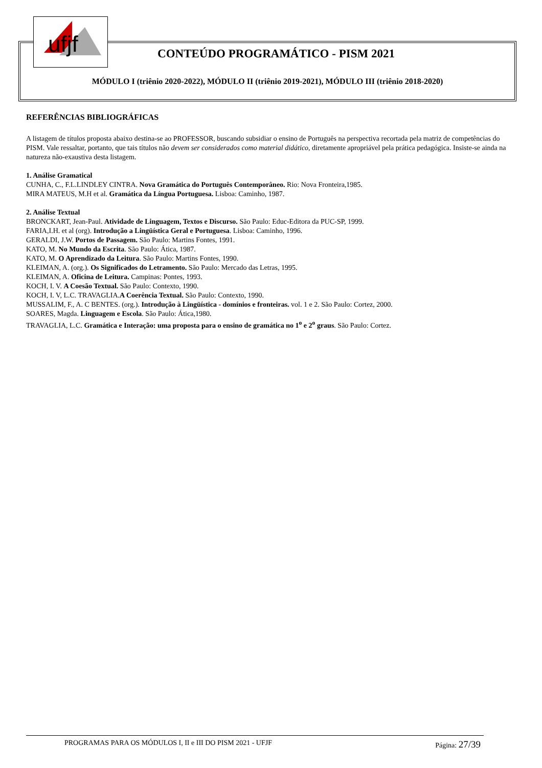ufjf
CONTEÚDO PROGRAMÁTICO - PISM 2021
MÓDULO I (triênio 2020-2022), MÓDULO II (triênio 2019-2021), MÓDULO III (triênio 2018-2020)
REFERÊNCIAS BIBLIOGRÁFICAS
A listagem de títulos proposta abaixo destina-se ao PROFESSOR, buscando subsidiar o ensino de Português na perspectiva recortada pela matriz de competências do PISM. Vale ressaltar, portanto, que tais títulos não devem ser considerados como material didático, diretamente apropriável pela prática pedagógica. Insiste-se ainda na natureza não-exaustiva desta listagem.
1. Análise Gramatical
CUNHA, C., F.L.LINDLEY CINTRA. Nova Gramática do Português Contemporâneo. Rio: Nova Fronteira,1985.
MIRA MATEUS, M.H et al. Gramática da Língua Portuguesa. Lisboa: Caminho, 1987.
2. Análise Textual
BRONCKART, Jean-Paul. Atividade de Linguagem, Textos e Discurso. São Paulo: Educ-Editora da PUC-SP, 1999.
FARIA,I.H. et al (org). Introdução a Lingüística Geral e Portuguesa. Lisboa: Caminho, 1996.
GERALDI, J.W. Portos de Passagem. São Paulo: Martins Fontes, 1991.
KATO, M. No Mundo da Escrita. São Paulo: Ática, 1987.
KATO, M. O Aprendizado da Leitura. São Paulo: Martins Fontes, 1990.
KLEIMAN, A. (org.). Os Significados do Letramento. São Paulo: Mercado das Letras, 1995.
KLEIMAN, A. Oficina de Leitura. Campinas: Pontes, 1993.
KOCH, I. V. A Coesão Textual. São Paulo: Contexto, 1990.
KOCH, I. V, L.C. TRAVAGLIA.A Coerência Textual. São Paulo: Contexto, 1990.
MUSSALIM, F., A. C BENTES. (org.). Introdução à Lingüística - domínios e fronteiras. vol. 1 e 2. São Paulo: Cortez, 2000.
SOARES, Magda. Linguagem e Escola. São Paulo: Ática,1980.
TRAVAGLIA, L.C. Gramática e Interação: uma proposta para o ensino de gramática no 1<sup>o</sup> e 2<sup>o</sup> graus. São Paulo: Cortez.
PROGRAMAS PARA OS MÓDULOS I, II e III DO PISM 2021 - UFJF Página: 27/39